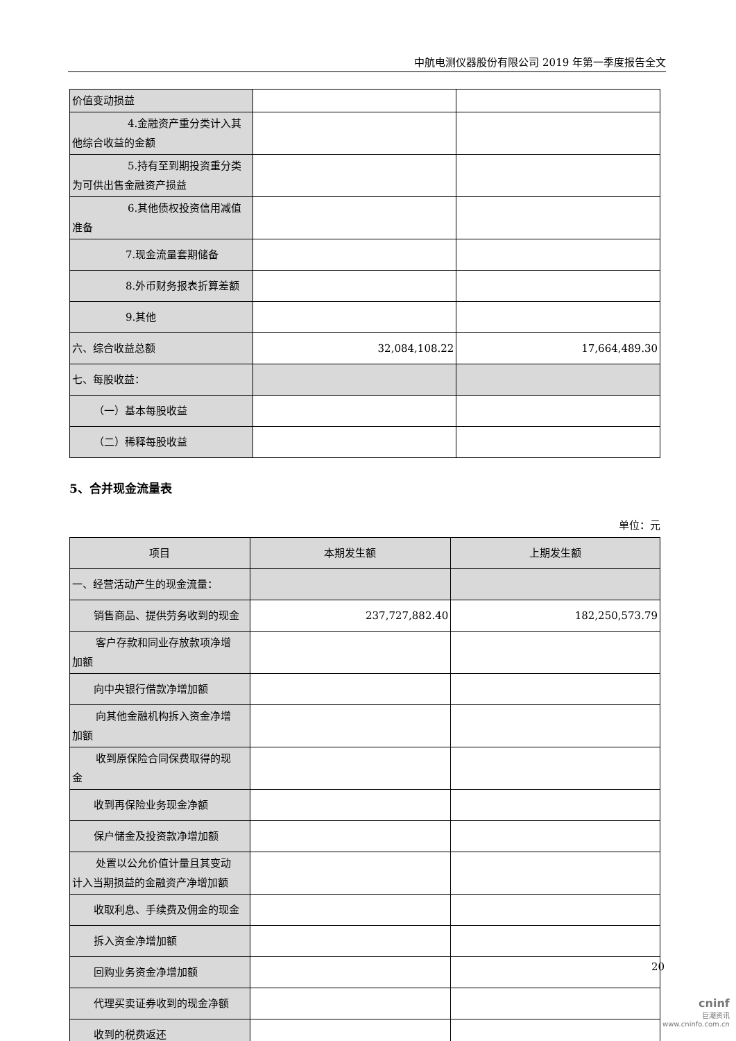中航电测仪器股份有限公司 2019 年第一季度报告全文
| 价值变动损益 | | |
| 4.金融资产重分类计入其 他综合收益的金额 | | |
| 5.持有至到期投资重分类 为可供出售金融资产损益 | | |
| 6.其他债权投资信用减值 准备 | | |
| 7.现金流量套期储备 | | |
| 8.外币财务报表折算差额 | | |
| 9.其他 | | |
| 六、综合收益总额 | 32,084,108.22 | 17,664,489.30 |
| 七、每股收益： | | |
| （一）基本每股收益 | | |
| （二）稀释每股收益 | | |
5、合并现金流量表
单位：元
| 项目 | 本期发生额 | 上期发生额 |
| --- | --- | --- |
| 一、经营活动产生的现金流量： | | |
| 销售商品、提供劳务收到的现金 | 237,727,882.40 | 182,250,573.79 |
| 客户存款和同业存放款项净增 加额 | | |
| 向中央银行借款净增加额 | | |
| 向其他金融机构拆入资金净增 加额 | | |
| 收到原保险合同保费取得的现 金 | | |
| 收到再保险业务现金净额 | | |
| 保户储金及投资款净增加额 | | |
| 处置以公允价值计量且其变动 计入当期损益的金融资产净增加额 | | |
| 收取利息、手续费及佣金的现金 | | |
| 拆入资金净增加额 | | |
| 回购业务资金净增加额 | | |
| 代理买卖证券收到的现金净额 | | |
| 收到的税费返还 | | |
20
cninf
巨潮资讯
www.cninfo.com.cn